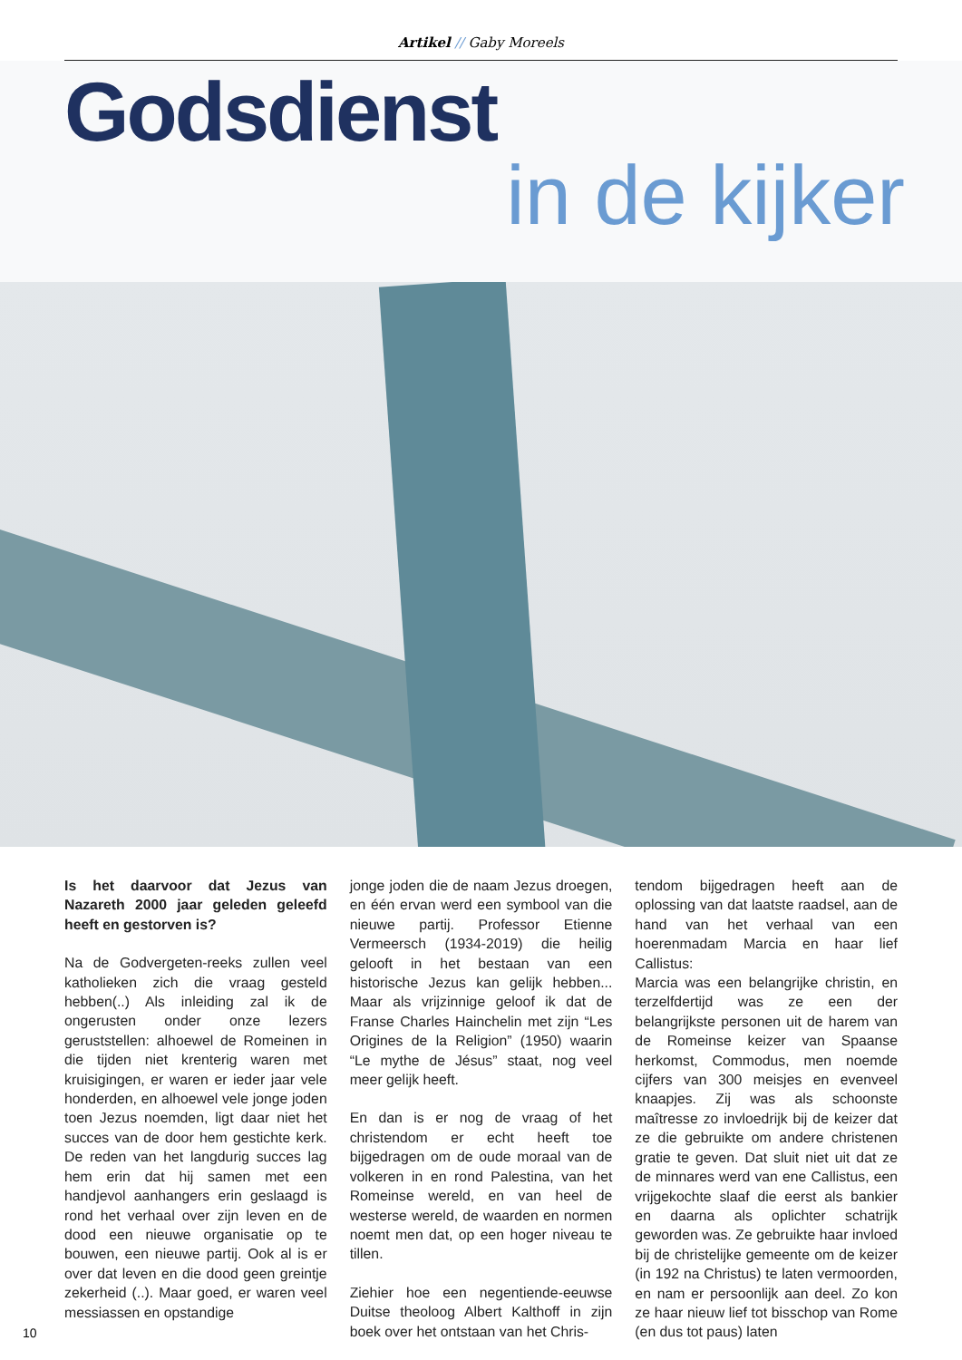Artikel // Gaby Moreels
Godsdienst
in de kijker
Is het daarvoor dat Jezus van Nazareth 2000 jaar geleden geleefd heeft en gestorven is?
Na de Godvergeten-reeks zullen veel katholieken zich die vraag gesteld hebben(..) Als inleiding zal ik de ongerusten onder onze lezers geruststellen: alhoewel de Romeinen in die tijden niet krenterig waren met kruisigingen, er waren er ieder jaar vele honderden, en alhoewel vele jonge joden toen Jezus noemden, ligt daar niet het succes van de door hem gestichte kerk. De reden van het langdurig succes lag hem erin dat hij samen met een handjevol aanhangers erin geslaagd is rond het verhaal over zijn leven en de dood een nieuwe organisatie op te bouwen, een nieuwe partij. Ook al is er over dat leven en die dood geen greintje zekerheid (..). Maar goed, er waren veel messiassen en opstandige
jonge joden die de naam Jezus droegen, en één ervan werd een symbool van die nieuwe partij. Professor Etienne Vermeersch (1934-2019) die heilig gelooft in het bestaan van een historische Jezus kan gelijk hebben... Maar als vrijzinnige geloof ik dat de Franse Charles Hainchelin met zijn “Les Origines de la Religion” (1950) waarin “Le mythe de Jésus” staat, nog veel meer gelijk heeft.
En dan is er nog de vraag of het christendom er echt heeft toe bijgedragen om de oude moraal van de volkeren in en rond Palestina, van het Romeinse wereld, en van heel de westerse wereld, de waarden en normen noemt men dat, op een hoger niveau te tillen.
Ziehier hoe een negentiende-eeuwse Duitse theoloog Albert Kalthoff in zijn boek over het ontstaan van het Chris-
tendom bijgedragen heeft aan de oplossing van dat laatste raadsel, aan de hand van het verhaal van een hoerenmadam Marcia en haar lief Callistus:
Marcia was een belangrijke christin, en terzelfdertijd was ze een der belangrijkste personen uit de harem van de Romeinse keizer van Spaanse herkomst, Commodus, men noemde cijfers van 300 meisjes en evenveel knaapjes. Zij was als schoonste maîtresse zo invloedrijk bij de keizer dat ze die gebruikte om andere christenen gratie te geven. Dat sluit niet uit dat ze de minnares werd van ene Callistus, een vrijgekochte slaaf die eerst als bankier en daarna als oplichter schatrijk geworden was. Ze gebruikte haar invloed bij de christelijke gemeente om de keizer (in 192 na Christus) te laten vermoorden, en nam er persoonlijk aan deel. Zo kon ze haar nieuw lief tot bisschop van Rome (en dus tot paus) laten
10